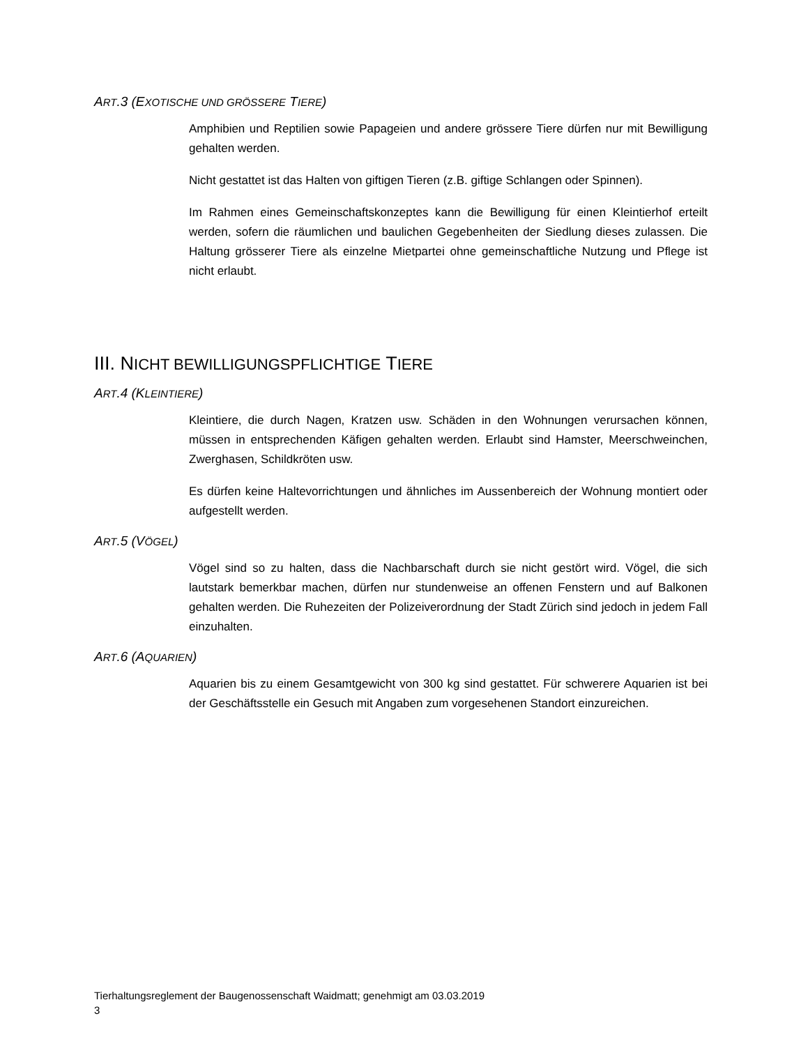ART.3 (EXOTISCHE UND GRÖSSERE TIERE)
Amphibien und Reptilien sowie Papageien und andere grössere Tiere dürfen nur mit Bewilligung gehalten werden.
Nicht gestattet ist das Halten von giftigen Tieren (z.B. giftige Schlangen oder Spinnen).
Im Rahmen eines Gemeinschaftskonzeptes kann die Bewilligung für einen Kleintierhof erteilt werden, sofern die räumlichen und baulichen Gegebenheiten der Siedlung dieses zulassen. Die Haltung grösserer Tiere als einzelne Mietpartei ohne gemeinschaftliche Nutzung und Pflege ist nicht erlaubt.
III. NICHT BEWILLIGUNGSPFLICHTIGE TIERE
ART.4 (KLEINTIERE)
Kleintiere, die durch Nagen, Kratzen usw. Schäden in den Wohnungen verursachen können, müssen in entsprechenden Käfigen gehalten werden. Erlaubt sind Hamster, Meerschweinchen, Zwerghasen, Schildkröten usw.
Es dürfen keine Haltevorrichtungen und ähnliches im Aussenbereich der Wohnung montiert oder aufgestellt werden.
ART.5 (VÖGEL)
Vögel sind so zu halten, dass die Nachbarschaft durch sie nicht gestört wird. Vögel, die sich lautstark bemerkbar machen, dürfen nur stundenweise an offenen Fenstern und auf Balkonen gehalten werden. Die Ruhezeiten der Polizeiverordnung der Stadt Zürich sind jedoch in jedem Fall einzuhalten.
ART.6 (AQUARIEN)
Aquarien bis zu einem Gesamtgewicht von 300 kg sind gestattet. Für schwerere Aquarien ist bei der Geschäftsstelle ein Gesuch mit Angaben zum vorgesehenen Standort einzureichen.
Tierhaltungsreglement der Baugenossenschaft Waidmatt; genehmigt am 03.03.2019
3